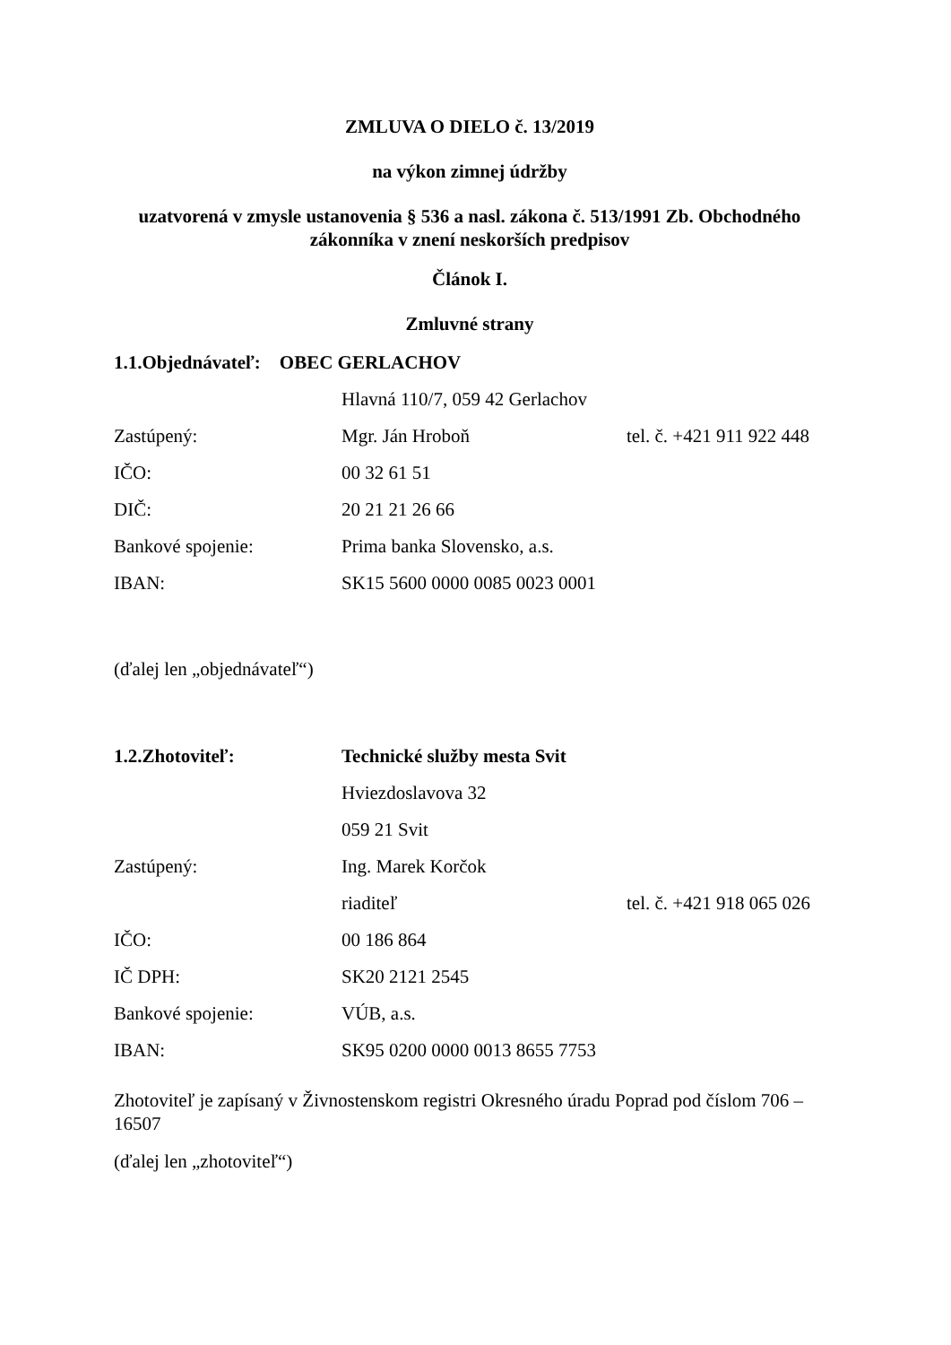ZMLUVA O DIELO č. 13/2019
na výkon zimnej údržby
uzatvorená v zmysle ustanovenia § 536 a nasl. zákona č. 513/1991 Zb. Obchodného zákonníka v znení neskorších predpisov
Článok I.
Zmluvné strany
1.1.Objednávateľ: OBEC GERLACHOV
Hlavná 110/7, 059 42 Gerlachov
Zastúpený: Mgr. Ján Hroboň tel. č. +421 911 922 448
IČO: 00 32 61 51
DIČ: 20 21 21 26 66
Bankové spojenie: Prima banka Slovensko, a.s.
IBAN: SK15 5600 0000 0085 0023 0001
(ďalej len „objednávateľ“)
1.2.Zhotoviteľ: Technické služby mesta Svit
Hviezdoslavova 32
059 21 Svit
Zastúpený: Ing. Marek Korčok
riaditeľ tel. č. +421 918 065 026
IČO: 00 186 864
IČ DPH: SK20 2121 2545
Bankové spojenie: VÚB, a.s.
IBAN: SK95 0200 0000 0013 8655 7753
Zhotoviteľ je zapísaný v Živnostenskom registri Okresného úradu Poprad pod číslom 706 – 16507
(ďalej len „zhotoviteľ“)